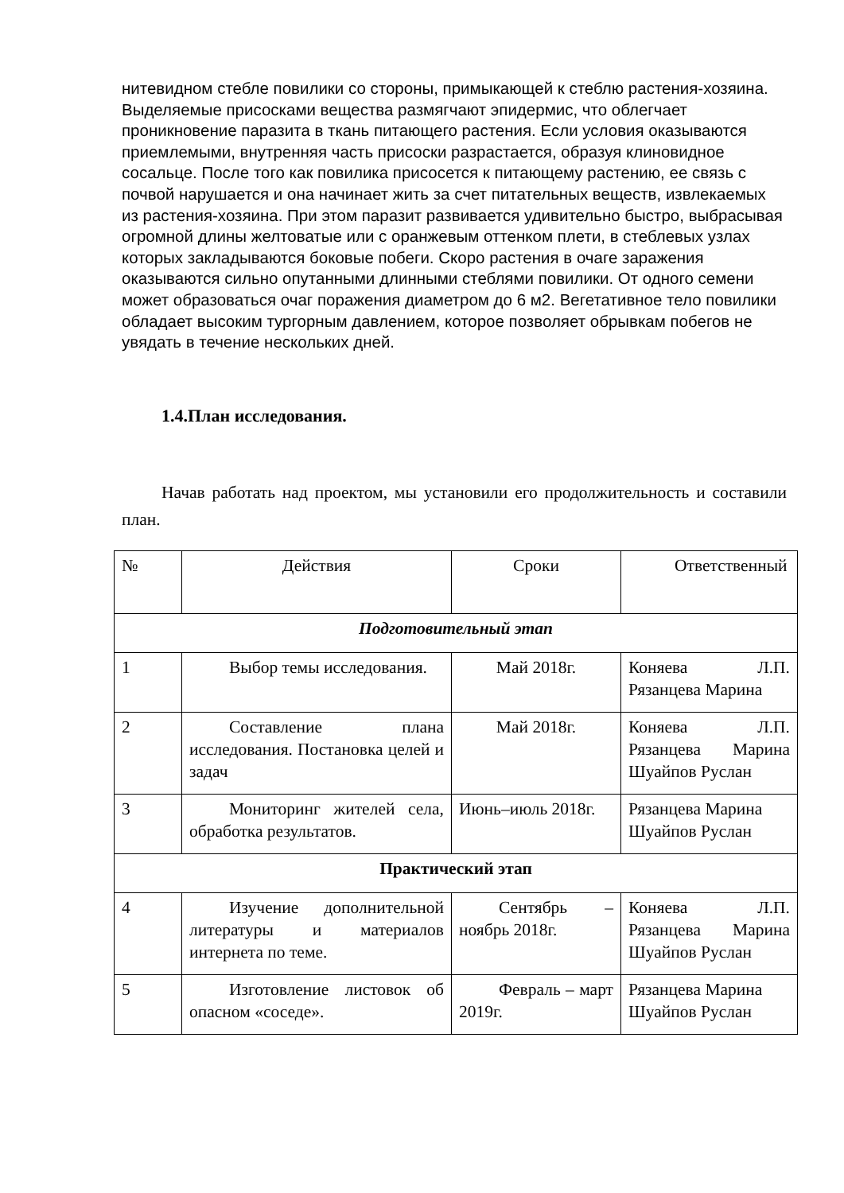нитевидном стебле повилики со стороны, примыкающей к стеблю растения-хозяина. Выделяемые присосками вещества размягчают эпидермис, что облегчает проникновение паразита в ткань питающего растения. Если условия оказываются приемлемыми, внутренняя часть присоски разрастается, образуя клиновидное сосальце. После того как повилика присосется к питающему растению, ее связь с почвой нарушается и она начинает жить за счет питательных веществ, извлекаемых из растения-хозяина. При этом паразит развивается удивительно быстро, выбрасывая огромной длины желтоватые или с оранжевым оттенком плети, в стеблевых узлах которых закладываются боковые побеги. Скоро растения в очаге заражения оказываются сильно опутанными длинными стеблями повилики. От одного семени может образоваться очаг поражения диаметром до 6 м2. Вегетативное тело повилики обладает высоким тургорным давлением, которое позволяет обрывкам побегов не увядать в течение нескольких дней.
1.4.План исследования.
Начав работать над проектом, мы установили его продолжительность и составили план.
| № | Действия | Сроки | Ответственный |
| Подготовительный этап | | | |
| 1 | Выбор темы исследования. | Май 2018г. | Коняева Л.П. Рязанцева Марина |
| 2 | Составление плана исследования. Постановка целей и задач | Май 2018г. | Коняева Л.П. Рязанцева Марина Шуайпов Руслан |
| 3 | Мониторинг жителей села, обработка результатов. | Июнь–июль 2018г. | Рязанцева Марина Шуайпов Руслан |
| Практический этап | | | |
| 4 | Изучение дополнительной литературы и материалов интернета по теме. | Сентябрь – ноябрь 2018г. | Коняева Л.П. Рязанцева Марина Шуайпов Руслан |
| 5 | Изготовление листовок об опасном «соседе». | Февраль – март 2019г. | Рязанцева Марина Шуайпов Руслан |